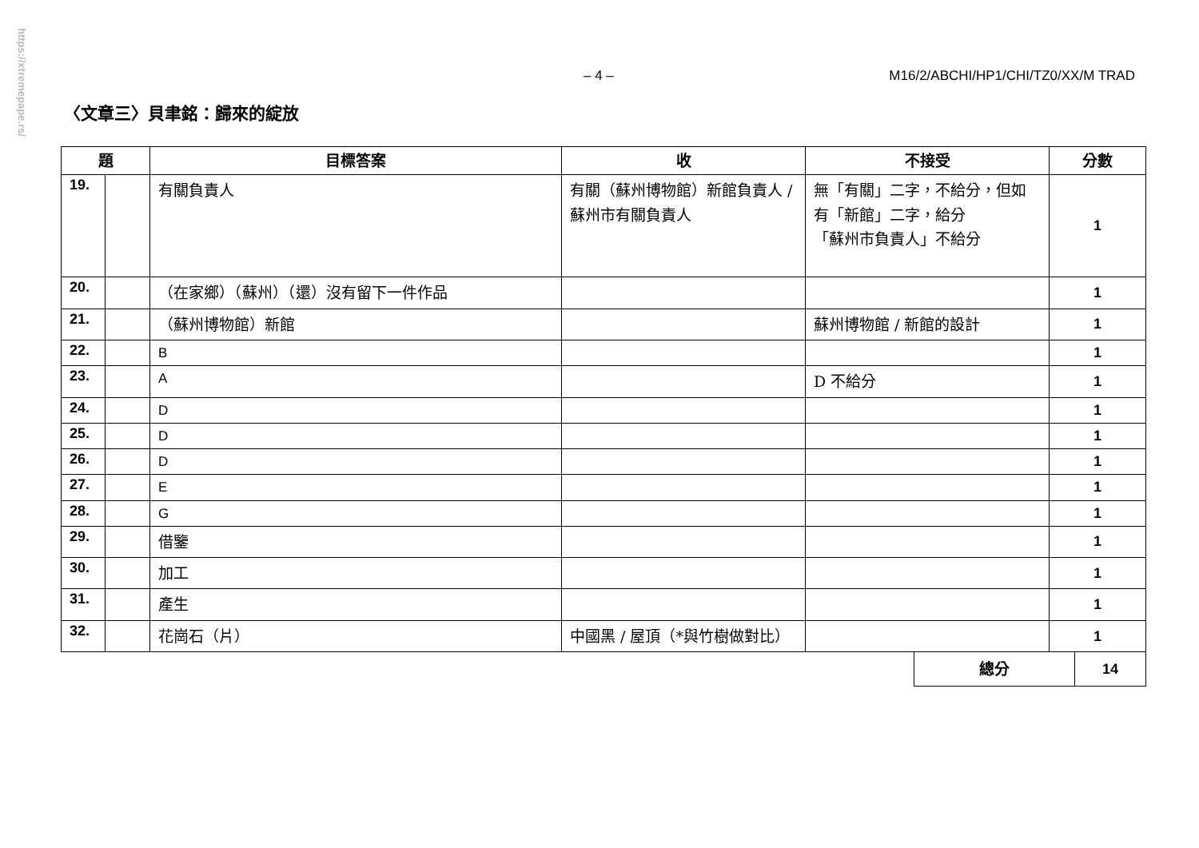https://xtremepape.rs/
– 4 – M16/2/ABCHI/HP1/CHI/TZ0/XX/M TRAD
〈文章三〉貝聿銘：歸來的綻放
| 題 | | 目標答案 | 收 | 不接受 | 分數 |
| --- | --- | --- | --- | --- | --- |
| 19. | | 有關負責人 | 有關（蘇州博物館）新館負責人 / 蘇州市有關負責人 | 無「有關」二字，不給分，但如有「新館」二字，給分 「蘇州市負責人」不給分 | 1 |
| 20. | | （在家鄉）（蘇州）（還）沒有留下一件作品 | | | 1 |
| 21. | | （蘇州博物館）新館 | | 蘇州博物館 / 新館的設計 | 1 |
| 22. | | B | | | 1 |
| 23. | | A | | D 不給分 | 1 |
| 24. | | D | | | 1 |
| 25. | | D | | | 1 |
| 26. | | D | | | 1 |
| 27. | | E | | | 1 |
| 28. | | G | | | 1 |
| 29. | | 借鑒 | | | 1 |
| 30. | | 加工 | | | 1 |
| 31. | | 產生 | | | 1 |
| 32. | | 花崗石（片） | 中國黑 / 屋頂（*與竹樹做對比） | | 1 |
| 總分 | 14 |